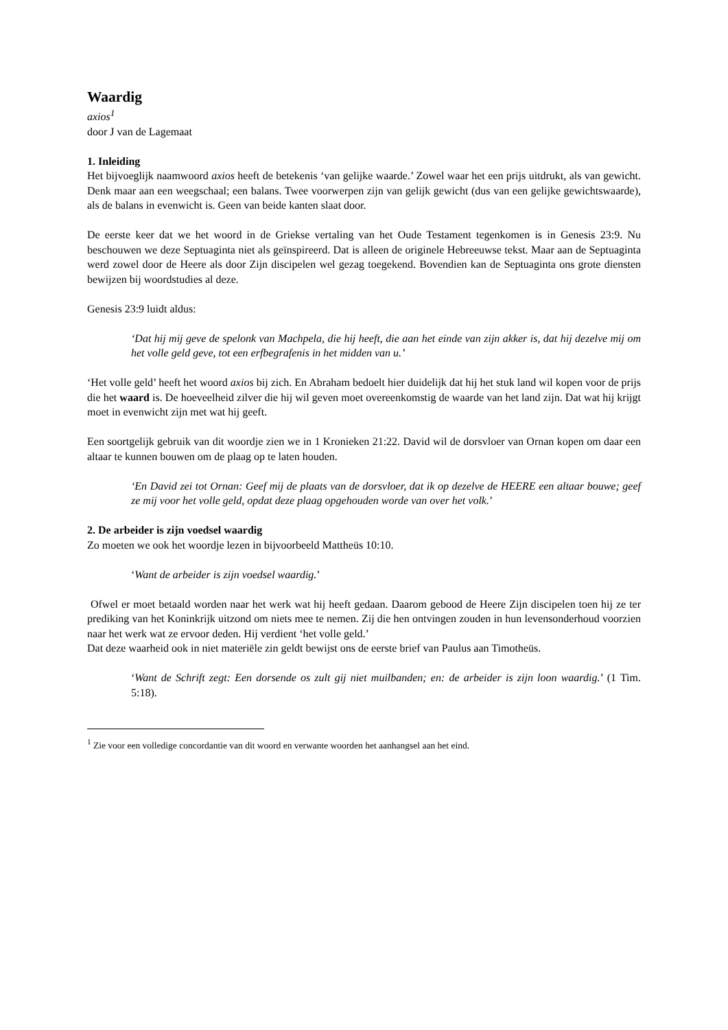Waardig
axios<sup>1</sup>
door J van de Lagemaat
1. Inleiding
Het bijvoeglijk naamwoord axios heeft de betekenis ‘van gelijke waarde.’ Zowel waar het een prijs uitdrukt, als van gewicht. Denk maar aan een weegschaal; een balans. Twee voorwerpen zijn van gelijk gewicht (dus van een gelijke gewichtswaarde), als de balans in evenwicht is. Geen van beide kanten slaat door.
De eerste keer dat we het woord in de Griekse vertaling van het Oude Testament tegenkomen is in Genesis 23:9. Nu beschouwen we deze Septuaginta niet als geïnspireerd. Dat is alleen de originele Hebreeuwse tekst. Maar aan de Septuaginta werd zowel door de Heere als door Zijn discipelen wel gezag toegekend. Bovendien kan de Septuaginta ons grote diensten bewijzen bij woordstudies al deze.
Genesis 23:9 luidt aldus:
‘Dat hij mij geve de spelonk van Machpela, die hij heeft, die aan het einde van zijn akker is, dat hij dezelve mij om het volle geld geve, tot een erfbegrafenis in het midden van u.’
‘Het volle geld’ heeft het woord axios bij zich. En Abraham bedoelt hier duidelijk dat hij het stuk land wil kopen voor de prijs die het waard is. De hoeveelheid zilver die hij wil geven moet overeenkomstig de waarde van het land zijn. Dat wat hij krijgt moet in evenwicht zijn met wat hij geeft.
Een soortgelijk gebruik van dit woordje zien we in 1 Kronieken 21:22. David wil de dorsvloer van Ornan kopen om daar een altaar te kunnen bouwen om de plaag op te laten houden.
‘En David zei tot Ornan: Geef mij de plaats van de dorsvloer, dat ik op dezelve de HEERE een altaar bouwe; geef ze mij voor het volle geld, opdat deze plaag opgehouden worde van over het volk.’
2. De arbeider is zijn voedsel waardig
Zo moeten we ook het woordje lezen in bijvoorbeeld Mattheüs 10:10.
‘Want de arbeider is zijn voedsel waardig.’
Ofwel er moet betaald worden naar het werk wat hij heeft gedaan. Daarom gebood de Heere Zijn discipelen toen hij ze ter prediking van het Koninkrijk uitzond om niets mee te nemen. Zij die hen ontvingen zouden in hun levensonderhoud voorzien naar het werk wat ze ervoor deden. Hij verdient ‘het volle geld.’
Dat deze waarheid ook in niet materiële zin geldt bewijst ons de eerste brief van Paulus aan Timotheüs.
‘Want de Schrift zegt: Een dorsende os zult gij niet muilbanden; en: de arbeider is zijn loon waardig.’ (1 Tim. 5:18).
<sup>1</sup> Zie voor een volledige concordantie van dit woord en verwante woorden het aanhangsel aan het eind.